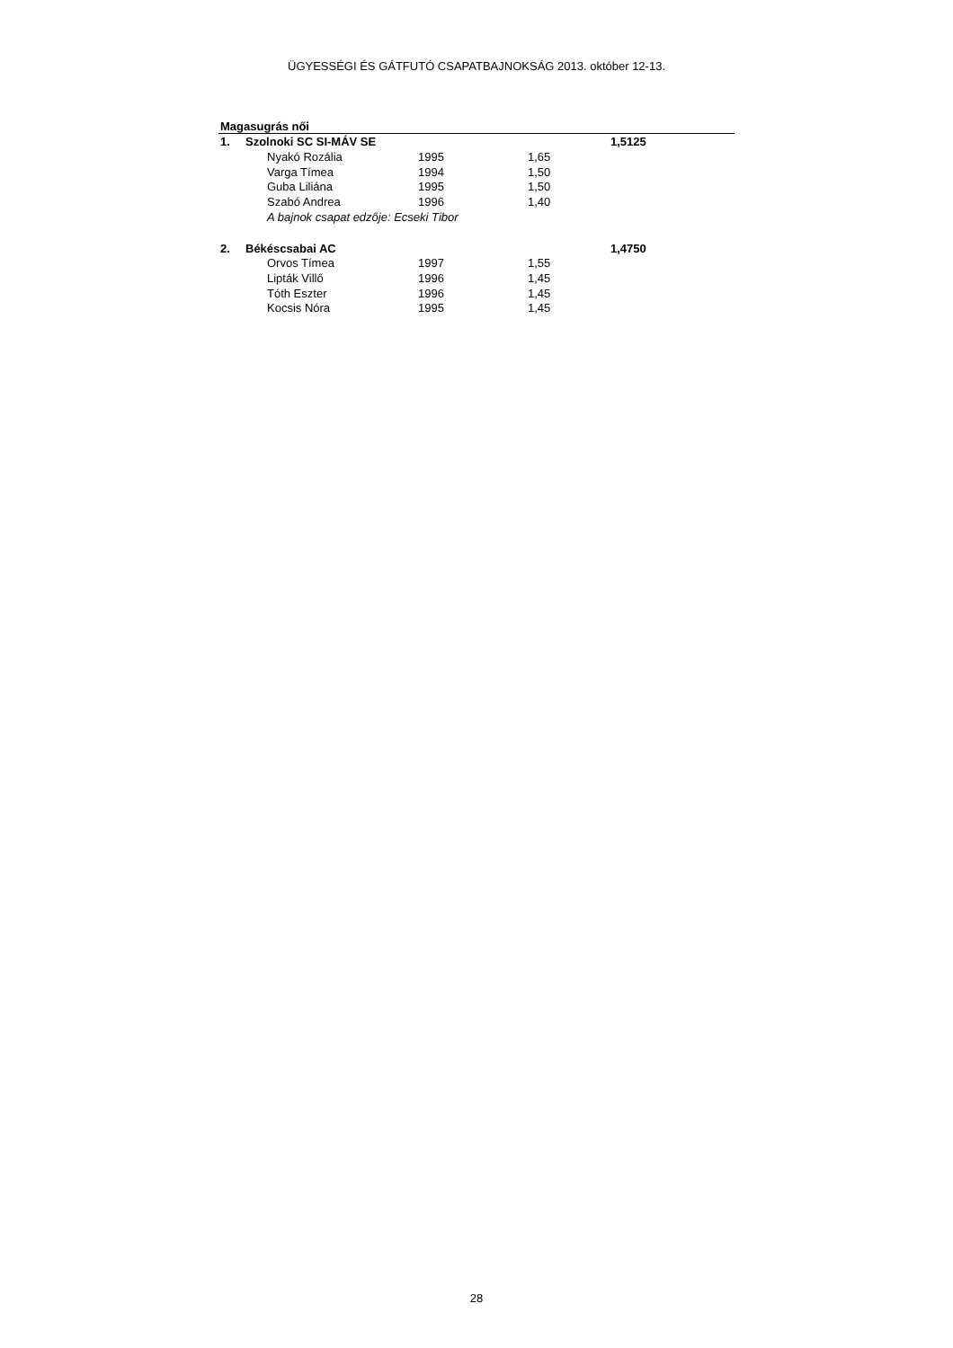ÜGYESSÉGI ÉS GÁTFUTÓ CSAPATBAJNOKSÁG 2013. október 12-13.
| Magasugrás női | | | | | |
| --- | --- | --- | --- | --- | --- |
| 1. | Szolnoki SC SI-MÁV SE | | | | 1,5125 |
| | | Nyakó Rozália | 1995 | 1,65 | |
| | | Varga Tímea | 1994 | 1,50 | |
| | | Guba Liliána | 1995 | 1,50 | |
| | | Szabó Andrea | 1996 | 1,40 | |
| | | A bajnok csapat edzője: Ecseki Tibor | | | |
| 2. | Békéscsabai AC | | | | 1,4750 |
| | | Orvos Tímea | 1997 | 1,55 | |
| | | Lipták Villő | 1996 | 1,45 | |
| | | Tóth Eszter | 1996 | 1,45 | |
| | | Kocsis Nóra | 1995 | 1,45 | |
28